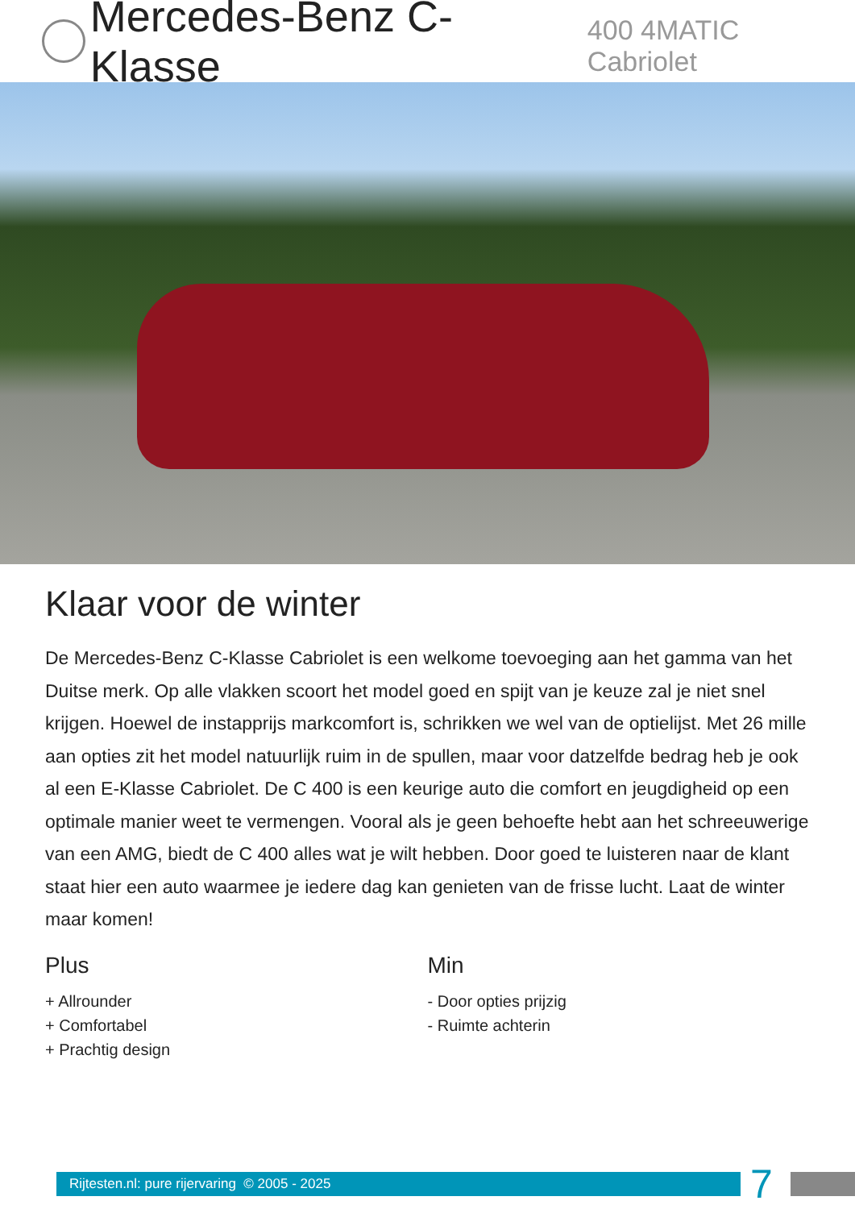Mercedes-Benz C-Klasse 400 4MATIC Cabriolet
Klaar voor de winter
De Mercedes-Benz C-Klasse Cabriolet is een welkome toevoeging aan het gamma van het Duitse merk. Op alle vlakken scoort het model goed en spijt van je keuze zal je niet snel krijgen. Hoewel de instapprijs markcomfort is, schrikken we wel van de optielijst. Met 26 mille aan opties zit het model natuurlijk ruim in de spullen, maar voor datzelfde bedrag heb je ook al een E-Klasse Cabriolet. De C 400 is een keurige auto die comfort en jeugdigheid op een optimale manier weet te vermengen. Vooral als je geen behoefte hebt aan het schreeuwerige van een AMG, biedt de C 400 alles wat je wilt hebben. Door goed te luisteren naar de klant staat hier een auto waarmee je iedere dag kan genieten van de frisse lucht. Laat de winter maar komen!
Plus
+ Allrounder
+ Comfortabel
+ Prachtig design
Min
- Door opties prijzig
- Ruimte achterin
Rijtesten.nl: pure rijervaring © 2005 - 2025
7